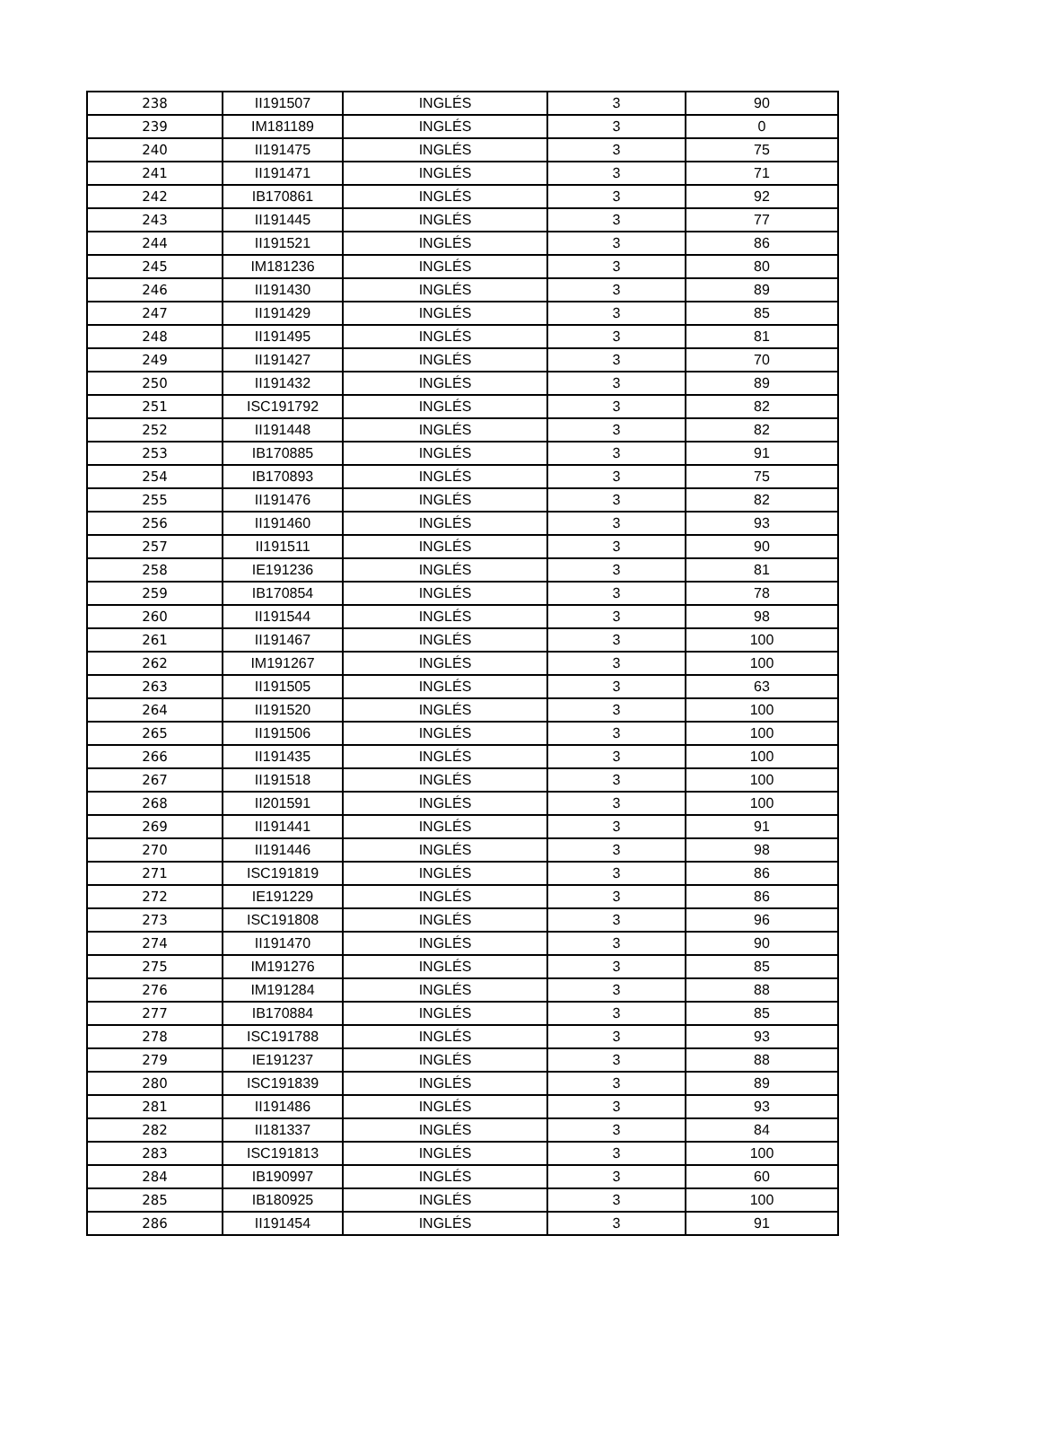| 238 | II191507 | INGLÉS | 3 | 90 |
| 239 | IM181189 | INGLÉS | 3 | 0 |
| 240 | II191475 | INGLÉS | 3 | 75 |
| 241 | II191471 | INGLÉS | 3 | 71 |
| 242 | IB170861 | INGLÉS | 3 | 92 |
| 243 | II191445 | INGLÉS | 3 | 77 |
| 244 | II191521 | INGLÉS | 3 | 86 |
| 245 | IM181236 | INGLÉS | 3 | 80 |
| 246 | II191430 | INGLÉS | 3 | 89 |
| 247 | II191429 | INGLÉS | 3 | 85 |
| 248 | II191495 | INGLÉS | 3 | 81 |
| 249 | II191427 | INGLÉS | 3 | 70 |
| 250 | II191432 | INGLÉS | 3 | 89 |
| 251 | ISC191792 | INGLÉS | 3 | 82 |
| 252 | II191448 | INGLÉS | 3 | 82 |
| 253 | IB170885 | INGLÉS | 3 | 91 |
| 254 | IB170893 | INGLÉS | 3 | 75 |
| 255 | II191476 | INGLÉS | 3 | 82 |
| 256 | II191460 | INGLÉS | 3 | 93 |
| 257 | II191511 | INGLÉS | 3 | 90 |
| 258 | IE191236 | INGLÉS | 3 | 81 |
| 259 | IB170854 | INGLÉS | 3 | 78 |
| 260 | II191544 | INGLÉS | 3 | 98 |
| 261 | II191467 | INGLÉS | 3 | 100 |
| 262 | IM191267 | INGLÉS | 3 | 100 |
| 263 | II191505 | INGLÉS | 3 | 63 |
| 264 | II191520 | INGLÉS | 3 | 100 |
| 265 | II191506 | INGLÉS | 3 | 100 |
| 266 | II191435 | INGLÉS | 3 | 100 |
| 267 | II191518 | INGLÉS | 3 | 100 |
| 268 | II201591 | INGLÉS | 3 | 100 |
| 269 | II191441 | INGLÉS | 3 | 91 |
| 270 | II191446 | INGLÉS | 3 | 98 |
| 271 | ISC191819 | INGLÉS | 3 | 86 |
| 272 | IE191229 | INGLÉS | 3 | 86 |
| 273 | ISC191808 | INGLÉS | 3 | 96 |
| 274 | II191470 | INGLÉS | 3 | 90 |
| 275 | IM191276 | INGLÉS | 3 | 85 |
| 276 | IM191284 | INGLÉS | 3 | 88 |
| 277 | IB170884 | INGLÉS | 3 | 85 |
| 278 | ISC191788 | INGLÉS | 3 | 93 |
| 279 | IE191237 | INGLÉS | 3 | 88 |
| 280 | ISC191839 | INGLÉS | 3 | 89 |
| 281 | II191486 | INGLÉS | 3 | 93 |
| 282 | II181337 | INGLÉS | 3 | 84 |
| 283 | ISC191813 | INGLÉS | 3 | 100 |
| 284 | IB190997 | INGLÉS | 3 | 60 |
| 285 | IB180925 | INGLÉS | 3 | 100 |
| 286 | II191454 | INGLÉS | 3 | 91 |